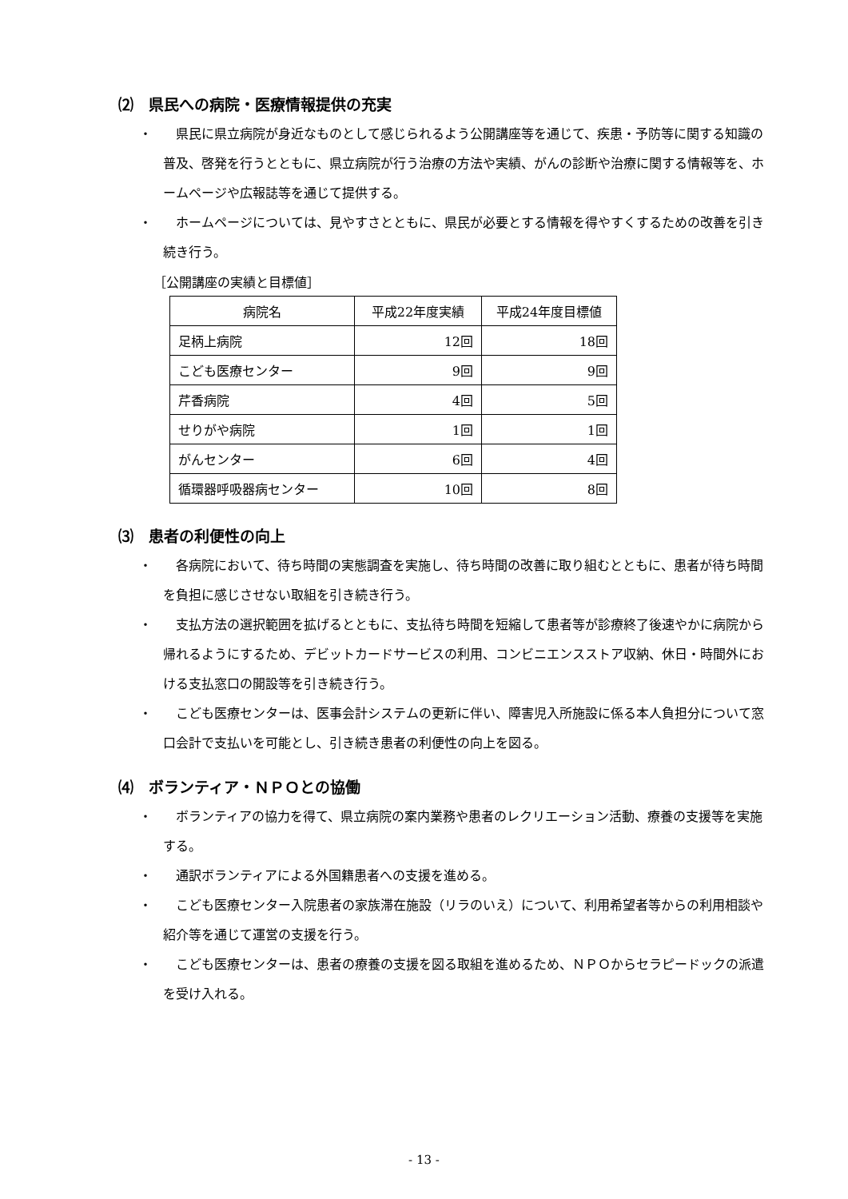⑵　県民への病院・医療情報提供の充実
・ 県民に県立病院が身近なものとして感じられるよう公開講座等を通じて、疾患・予防等に関する知識の普及、啓発を行うとともに、県立病院が行う治療の方法や実績、がんの診断や治療に関する情報等を、ホームページや広報誌等を通じて提供する。
・ ホームページについては、見やすさとともに、県民が必要とする情報を得やすくするための改善を引き続き行う。
［公開講座の実績と目標値］
| 病院名 | 平成22年度実績 | 平成24年度目標値 |
| --- | --- | --- |
| 足柄上病院 | 12回 | 18回 |
| こども医療センター | 9回 | 9回 |
| 芹香病院 | 4回 | 5回 |
| せりがや病院 | 1回 | 1回 |
| がんセンター | 6回 | 4回 |
| 循環器呼吸器病センター | 10回 | 8回 |
⑶　患者の利便性の向上
・ 各病院において、待ち時間の実態調査を実施し、待ち時間の改善に取り組むとともに、患者が待ち時間を負担に感じさせない取組を引き続き行う。
・ 支払方法の選択範囲を拡げるとともに、支払待ち時間を短縮して患者等が診療終了後速やかに病院から帰れるようにするため、デビットカードサービスの利用、コンビニエンスストア収納、休日・時間外における支払窓口の開設等を引き続き行う。
・ こども医療センターは、医事会計システムの更新に伴い、障害児入所施設に係る本人負担分について窓口会計で支払いを可能とし、引き続き患者の利便性の向上を図る。
⑷　ボランティア・ＮＰＯとの協働
・ ボランティアの協力を得て、県立病院の案内業務や患者のレクリエーション活動、療養の支援等を実施する。
・ 通訳ボランティアによる外国籍患者への支援を進める。
・ こども医療センター入院患者の家族滞在施設（リラのいえ）について、利用希望者等からの利用相談や紹介等を通じて運営の支援を行う。
・ こども医療センターは、患者の療養の支援を図る取組を進めるため、ＮＰＯからセラピードックの派遣を受け入れる。
- 13 -